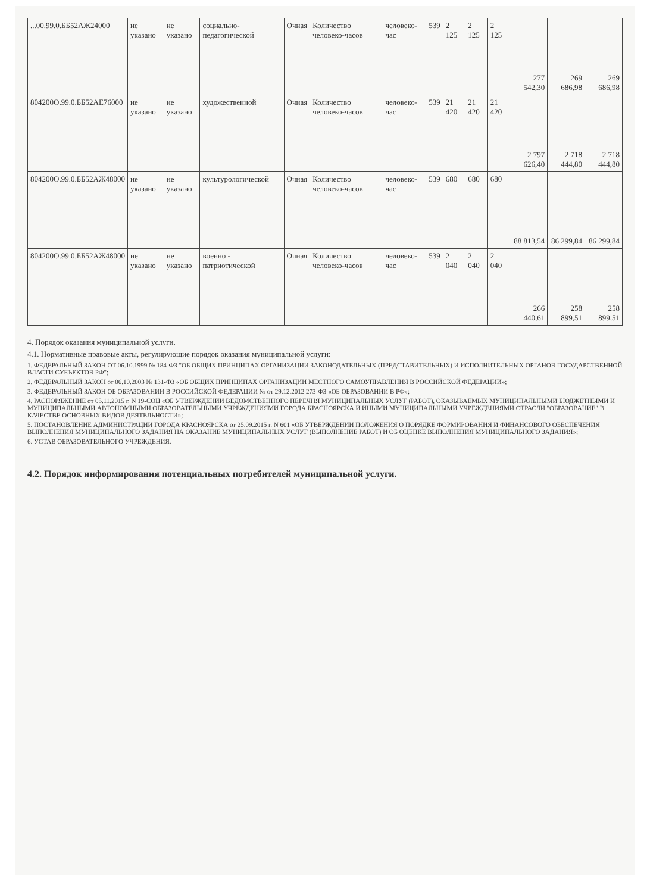| ...00.99.0.ББ52АЖ24000 | не указано | не указано | социально-педагогической | Очная | Количество человеко-часов | человеко-час | 539 | 2 125 | 2 125 | 2 125 | 277 542,30 | 269 686,98 | 269 686,98 |
| 804200О.99.0.ББ52АЕ76000 | не указано | не указано | художественной | Очная | Количество человеко-часов | человеко-час | 539 | 21 420 | 21 420 | 21 420 | 2 797 626,40 | 2 718 444,80 | 2 718 444,80 |
| 804200О.99.0.ББ52АЖ48000 | не указано | не указано | культурологической | Очная | Количество человеко-часов | человеко-час | 539 | 680 | 680 | 680 | 88 813,54 | 86 299,84 | 86 299,84 |
| 804200О.99.0.ББ52АЖ48000 | не указано | не указано | военно - патриотической | Очная | Количество человеко-часов | человеко-час | 539 | 2 040 | 2 040 | 2 040 | 266 440,61 | 258 899,51 | 258 899,51 |
4. Порядок оказания муниципальной услуги.
4.1. Нормативные правовые акты, регулирующие порядок оказания муниципальной услуги:
1. ФЕДЕРАЛЬНЫЙ ЗАКОН ОТ 06.10.1999 № 184-ФЗ "ОБ ОБЩИХ ПРИНЦИПАХ ОРГАНИЗАЦИИ ЗАКОНОДАТЕЛЬНЫХ (ПРЕДСТАВИТЕЛЬНЫХ) И ИСПОЛНИТЕЛЬНЫХ ОРГАНОВ ГОСУДАРСТВЕННОЙ ВЛАСТИ СУБЪЕКТОВ РФ";
2. ФЕДЕРАЛЬНЫЙ ЗАКОН от 06.10.2003 № 131-ФЗ «ОБ ОБЩИХ ПРИНЦИПАХ ОРГАНИЗАЦИИ МЕСТНОГО САМОУПРАВЛЕНИЯ В РОССИЙСКОЙ ФЕДЕРАЦИИ»;
3. ФЕДЕРАЛЬНЫЙ ЗАКОН ОБ ОБРАЗОВАНИИ В РОССИЙСКОЙ ФЕДЕРАЦИИ № от 29.12.2012 273-ФЗ «ОБ ОБРАЗОВАНИИ В РФ»;
4. РАСПОРЯЖЕНИЕ от 05.11.2015 г. N 19-СОЦ «ОБ УТВЕРЖДЕНИИ ВЕДОМСТВЕННОГО ПЕРЕЧНЯ МУНИЦИПАЛЬНЫХ УСЛУГ (РАБОТ), ОКАЗЫВАЕМЫХ МУНИЦИПАЛЬНЫМИ БЮДЖЕТНЫМИ И МУНИЦИПАЛЬНЫМИ АВТОНОМНЫМИ ОБРАЗОВАТЕЛЬНЫМИ УЧРЕЖДЕНИЯМИ ГОРОДА КРАСНОЯРСКА И ИНЫМИ МУНИЦИПАЛЬНЫМИ УЧРЕЖДЕНИЯМИ ОТРАСЛИ "ОБРАЗОВАНИЕ" В КАЧЕСТВЕ ОСНОВНЫХ ВИДОВ ДЕЯТЕЛЬНОСТИ»;
5. ПОСТАНОВЛЕНИЕ АДМИНИСТРАЦИИ ГОРОДА КРАСНОЯРСКА от 25.09.2015 г. N 601 «ОБ УТВЕРЖДЕНИИ ПОЛОЖЕНИЯ О ПОРЯДКЕ ФОРМИРОВАНИЯ И ФИНАНСОВОГО ОБЕСПЕЧЕНИЯ ВЫПОЛНЕНИЯ МУНИЦИПАЛЬНОГО ЗАДАНИЯ НА ОКАЗАНИЕ МУНИЦИПАЛЬНЫХ УСЛУГ (ВЫПОЛНЕНИЕ РАБОТ) И ОБ ОЦЕНКЕ ВЫПОЛНЕНИЯ МУНИЦИПАЛЬНОГО ЗАДАНИЯ»;
6. УСТАВ ОБРАЗОВАТЕЛЬНОГО УЧРЕЖДЕНИЯ.
4.2. Порядок информирования потенциальных потребителей муниципальной услуги.